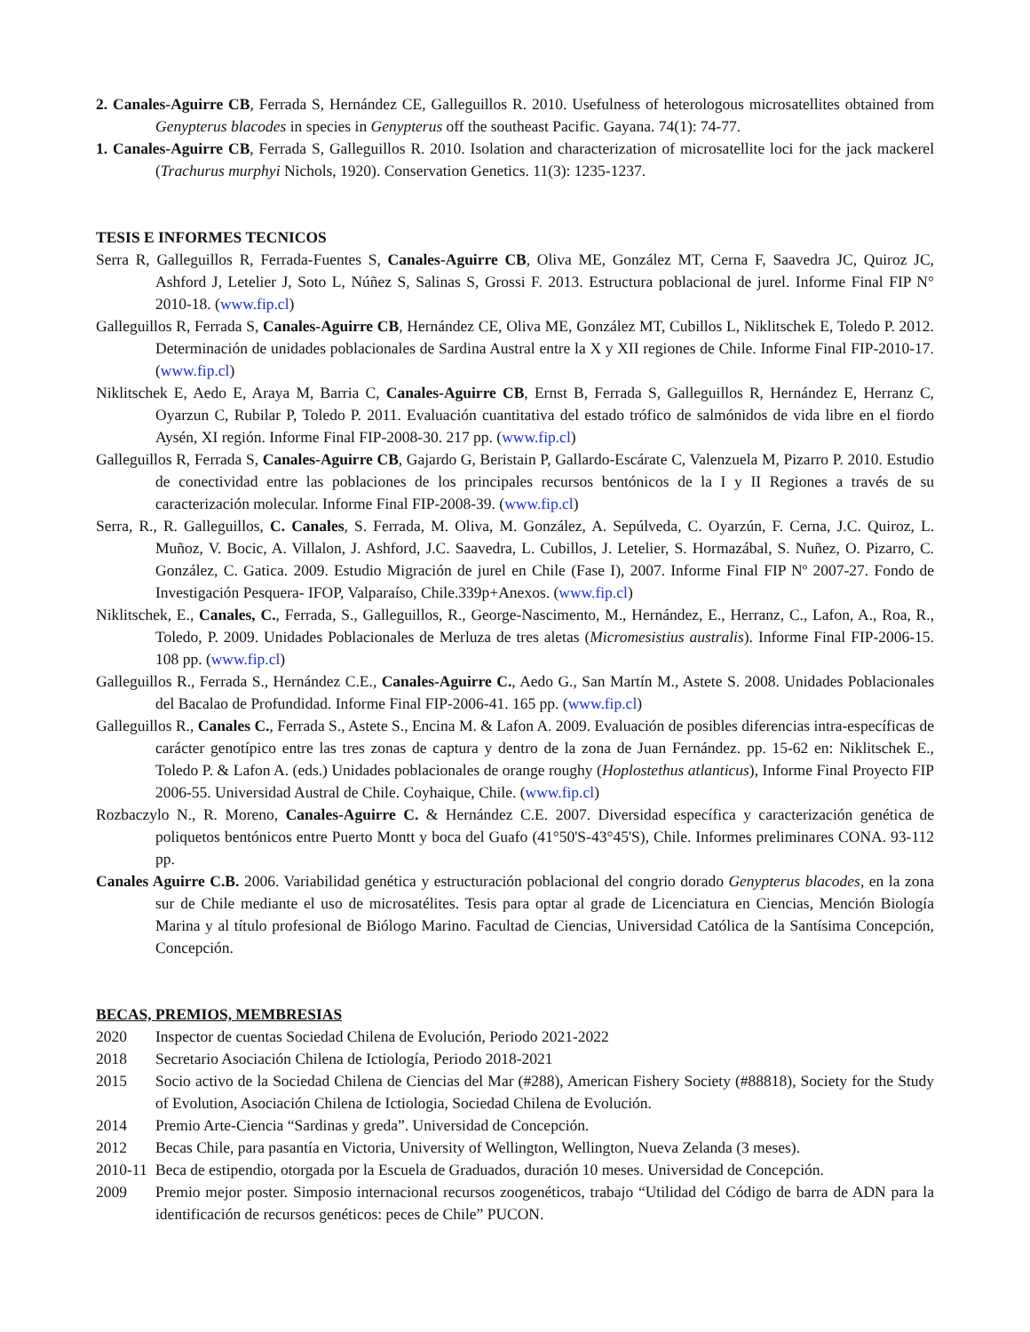2. Canales-Aguirre CB, Ferrada S, Hernández CE, Galleguillos R. 2010. Usefulness of heterologous microsatellites obtained from Genypterus blacodes in species in Genypterus off the southeast Pacific. Gayana. 74(1): 74-77.
1. Canales-Aguirre CB, Ferrada S, Galleguillos R. 2010. Isolation and characterization of microsatellite loci for the jack mackerel (Trachurus murphyi Nichols, 1920). Conservation Genetics. 11(3): 1235-1237.
TESIS E INFORMES TECNICOS
Serra R, Galleguillos R, Ferrada-Fuentes S, Canales-Aguirre CB, Oliva ME, González MT, Cerna F, Saavedra JC, Quiroz JC, Ashford J, Letelier J, Soto L, Núñez S, Salinas S, Grossi F. 2013. Estructura poblacional de jurel. Informe Final FIP N° 2010-18. (www.fip.cl)
Galleguillos R, Ferrada S, Canales-Aguirre CB, Hernández CE, Oliva ME, González MT, Cubillos L, Niklitschek E, Toledo P. 2012. Determinación de unidades poblacionales de Sardina Austral entre la X y XII regiones de Chile. Informe Final FIP-2010-17. (www.fip.cl)
Niklitschek E, Aedo E, Araya M, Barria C, Canales-Aguirre CB, Ernst B, Ferrada S, Galleguillos R, Hernández E, Herranz C, Oyarzun C, Rubilar P, Toledo P. 2011. Evaluación cuantitativa del estado trófico de salmónidos de vida libre en el fiordo Aysén, XI región. Informe Final FIP-2008-30. 217 pp. (www.fip.cl)
Galleguillos R, Ferrada S, Canales-Aguirre CB, Gajardo G, Beristain P, Gallardo-Escárate C, Valenzuela M, Pizarro P. 2010. Estudio de conectividad entre las poblaciones de los principales recursos bentónicos de la I y II Regiones a través de su caracterización molecular. Informe Final FIP-2008-39. (www.fip.cl)
Serra, R., R. Galleguillos, C. Canales, S. Ferrada, M. Oliva, M. González, A. Sepúlveda, C. Oyarzún, F. Cerna, J.C. Quiroz, L. Muñoz, V. Bocic, A. Villalon, J. Ashford, J.C. Saavedra, L. Cubillos, J. Letelier, S. Hormazábal, S. Nuñez, O. Pizarro, C. González, C. Gatica. 2009. Estudio Migración de jurel en Chile (Fase I), 2007. Informe Final FIP Nº 2007-27. Fondo de Investigación Pesquera- IFOP, Valparaíso, Chile.339p+Anexos. (www.fip.cl)
Niklitschek, E., Canales, C., Ferrada, S., Galleguillos, R., George-Nascimento, M., Hernández, E., Herranz, C., Lafon, A., Roa, R., Toledo, P. 2009. Unidades Poblacionales de Merluza de tres aletas (Micromesistius australis). Informe Final FIP-2006-15. 108 pp. (www.fip.cl)
Galleguillos R., Ferrada S., Hernández C.E., Canales-Aguirre C., Aedo G., San Martín M., Astete S. 2008. Unidades Poblacionales del Bacalao de Profundidad. Informe Final FIP-2006-41. 165 pp. (www.fip.cl)
Galleguillos R., Canales C., Ferrada S., Astete S., Encina M. & Lafon A. 2009. Evaluación de posibles diferencias intra-específicas de carácter genotípico entre las tres zonas de captura y dentro de la zona de Juan Fernández. pp. 15-62 en: Niklitschek E., Toledo P. & Lafon A. (eds.) Unidades poblacionales de orange roughy (Hoplostethus atlanticus), Informe Final Proyecto FIP 2006-55. Universidad Austral de Chile. Coyhaique, Chile. (www.fip.cl)
Rozbaczylo N., R. Moreno, Canales-Aguirre C. & Hernández C.E. 2007. Diversidad específica y caracterización genética de poliquetos bentónicos entre Puerto Montt y boca del Guafo (41°50'S-43°45'S), Chile. Informes preliminares CONA. 93-112 pp.
Canales Aguirre C.B. 2006. Variabilidad genética y estructuración poblacional del congrio dorado Genypterus blacodes, en la zona sur de Chile mediante el uso de microsatélites. Tesis para optar al grade de Licenciatura en Ciencias, Mención Biología Marina y al título profesional de Biólogo Marino. Facultad de Ciencias, Universidad Católica de la Santísima Concepción, Concepción.
BECAS, PREMIOS, MEMBRESIAS
2020 Inspector de cuentas Sociedad Chilena de Evolución, Periodo 2021-2022
2018 Secretario Asociación Chilena de Ictiología, Periodo 2018-2021
2015 Socio activo de la Sociedad Chilena de Ciencias del Mar (#288), American Fishery Society (#88818), Society for the Study of Evolution, Asociación Chilena de Ictiologia, Sociedad Chilena de Evolución.
2014 Premio Arte-Ciencia “Sardinas y greda”. Universidad de Concepción.
2012 Becas Chile, para pasantía en Victoria, University of Wellington, Wellington, Nueva Zelanda (3 meses).
2010-11 Beca de estipendio, otorgada por la Escuela de Graduados, duración 10 meses. Universidad de Concepción.
2009 Premio mejor poster. Simposio internacional recursos zoogenéticos, trabajo “Utilidad del Código de barra de ADN para la identificación de recursos genéticos: peces de Chile” PUCON.